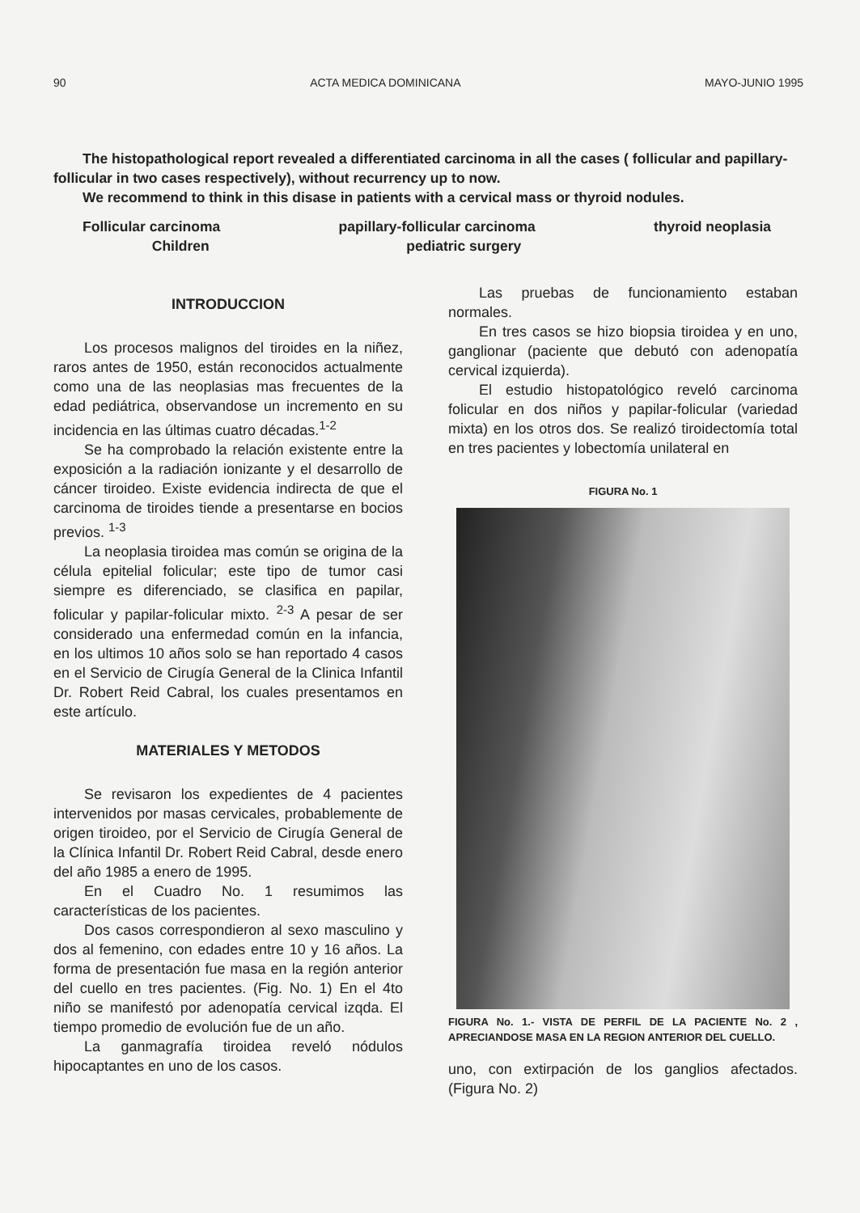90 ACTA MEDICA DOMINICANA MAYO-JUNIO 1995
The histopathological report revealed a differentiated carcinoma in all the cases ( follicular and papillary-follicular in two cases respectively), without recurrency up to now.
We recommend to think in this disase in patients with a cervical mass or thyroid nodules.
Follicular carcinoma papillary-follicular carcinoma thyroid neoplasia
Children pediatric surgery
INTRODUCCION
Los procesos malignos del tiroides en la niñez, raros antes de 1950, están reconocidos actualmente como una de las neoplasias mas frecuentes de la edad pediátrica, observandose un incremento en su incidencia en las últimas cuatro décadas.<sup>1-2</sup>
Se ha comprobado la relación existente entre la exposición a la radiación ionizante y el desarrollo de cáncer tiroideo. Existe evidencia indirecta de que el carcinoma de tiroides tiende a presentarse en bocios previos. <sup>1-3</sup>
La neoplasia tiroidea mas común se origina de la célula epitelial folicular; este tipo de tumor casi siempre es diferenciado, se clasifica en papilar, folicular y papilar-folicular mixto. <sup>2-3</sup> A pesar de ser considerado una enfermedad común en la infancia, en los ultimos 10 años solo se han reportado 4 casos en el Servicio de Cirugía General de la Clinica Infantil Dr. Robert Reid Cabral, los cuales presentamos en este artículo.
MATERIALES Y METODOS
Se revisaron los expedientes de 4 pacientes intervenidos por masas cervicales, probablemente de origen tiroideo, por el Servicio de Cirugía General de la Clínica Infantil Dr. Robert Reid Cabral, desde enero del año 1985 a enero de 1995.
En el Cuadro No. 1 resumimos las características de los pacientes.
Dos casos correspondieron al sexo masculino y dos al femenino, con edades entre 10 y 16 años. La forma de presentación fue masa en la región anterior del cuello en tres pacientes. (Fig. No. 1) En el 4to niño se manifestó por adenopatía cervical izqda. El tiempo promedio de evolución fue de un año.
La ganmagrafía tiroidea reveló nódulos hipocaptantes en uno de los casos.
Las pruebas de funcionamiento estaban normales.
En tres casos se hizo biopsia tiroidea y en uno, ganglionar (paciente que debutó con adenopatía cervical izquierda).
El estudio histopatológico reveló carcinoma folicular en dos niños y papilar-folicular (variedad mixta) en los otros dos. Se realizó tiroidectomía total en tres pacientes y lobectomía unilateral en
FIGURA No. 1
FIGURA No. 1.- VISTA DE PERFIL DE LA PACIENTE No. 2 , APRECIANDOSE MASA EN LA REGION ANTERIOR DEL CUELLO.
uno, con extirpación de los ganglios afectados. (Figura No. 2)